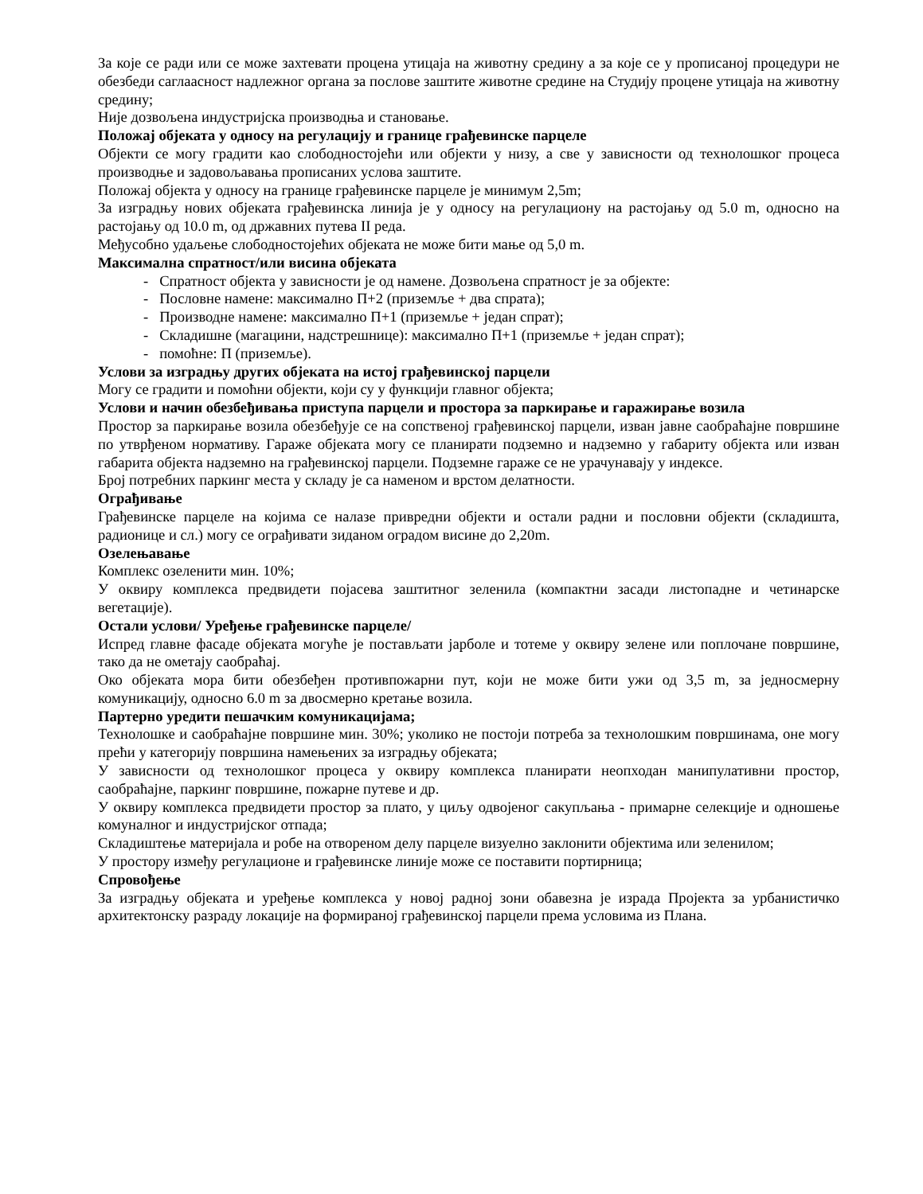За које се ради или се може захтевати процена утицаја на животну средину а за које се у прописаној процедури не обезбеди саглаасност надлежног органа за послове заштите животне средине на Студију процене утицаја на животну средину;
Није дозвољена индустријска производња и становање.
Положај објеката у односу на регулацију и границе грађевинске парцеле
Објекти се могу градити као слободностојећи или објекти у низу, а све у зависности од технолошког процеса производње и задовољавања прописаних услова заштите.
Положај објекта у односу на границе грађевинске парцеле је минимум 2,5m;
За изградњу нових објеката грађевинска линија је у односу на регулациону на растојању од 5.0 m, односно на растојању од 10.0 m, од државних путева II реда.
Међусобно удаљење слободностојећих објеката не може бити мање од 5,0 m.
Максимална спратност/или висина објеката
- Спратност објекта у зависности је од намене. Дозвољена спратност је за објекте:
- Пословне намене: максимално П+2 (приземље + два спрата);
- Производне намене: максимално П+1 (приземље + један спрат);
- Складишне (магацини, надстрешнице): максимално П+1 (приземље + један спрат);
- помоћне: П (приземље).
Услови за изградњу других објеката на истој грађевинској парцели
Могу се градити и помоћни објекти, који су у функцији главног објекта;
Услови и начин обезбеђивања приступа парцели и простора за паркирање и гаражирање возила
Простор за паркирање возила обезбеђује се на сопственој грађевинској парцели, изван јавне саобраћајне површине по утврђеном нормативу. Гараже објеката могу се планирати подземно и надземно у габариту објекта или изван габарита објекта надземно на грађевинској парцели. Подземне гараже се не урачунавају у индексе.
Број потребних паркинг места у складу је са наменом и врстом делатности.
Ограђивање
Грађевинске парцеле на којима се налазе привредни објекти и остали радни и пословни објекти (складишта, радионице и сл.) могу се ограђивати зиданом оградом висине до 2,20m.
Озелењавање
Комплекс озеленити мин. 10%;
У оквиру комплекса предвидети појасева заштитног зеленила (компактни засади листопадне и четинарске вегетације).
Остали услови/ Уређење грађевинске парцеле/
Испред главне фасаде објеката могуће је постављати јарболе и тотеме у оквиру зелене или поплочане површине, тако да не ометају саобраћај.
Око објеката мора бити обезбеђен противпожарни пут, који не може бити ужи од 3,5 m, за једносмерну комуникацију, односно 6.0 m за двосмерно кретање возила.
Партерно уредити пешачким комуникацијама;
Технолошке и саобраћајне површине мин. 30%; уколико не постоји потреба за технолошким површинама, оне могу прећи у категорију површина намењених за изградњу објеката;
У зависности од технолошког процеса у оквиру комплекса планирати неопходан манипулативни простор, саобраћајне, паркинг површине, пожарне путеве и др.
У оквиру комплекса предвидети простор за плато, у циљу одвојеног сакупљања - примарне селекције и одношење комуналног и индустријског отпада;
Складиштење материјала и робе на отвореном делу парцеле визуелно заклонити објектима или зеленилом;
У простору између регулационе и грађевинске линије може се поставити портирница;
Спровођење
За изградњу објеката и уређење комплекса у новој радној зони обавезна је израда Пројекта за урбанистичко архитектонску разраду локације на формираној грађевинској парцели према условима из Плана.